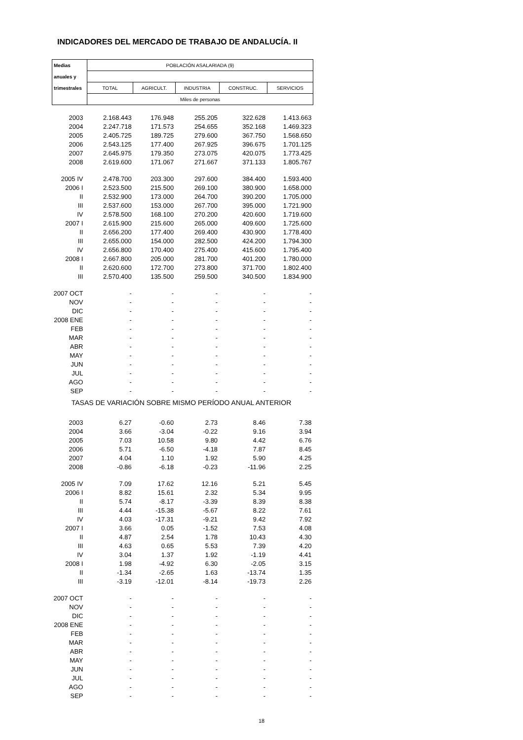INDICADORES DEL MERCADO DE TRABAJO DE ANDALUCÍA. II
| Medias | POBLACIÓN ASALARIADA (9) | | | | |
| --- | --- | --- | --- | --- | --- |
| anuales y | | | | | |
| trimestrales | TOTAL | AGRICULT. | INDUSTRIA | CONSTRUC. | SERVICIOS |
| | Miles de personas | | | | |
| 2003 | 2.168.443 | 176.948 | 255.205 | 322.628 | 1.413.663 |
| 2004 | 2.247.718 | 171.573 | 254.655 | 352.168 | 1.469.323 |
| 2005 | 2.405.725 | 189.725 | 279.600 | 367.750 | 1.568.650 |
| 2006 | 2.543.125 | 177.400 | 267.925 | 396.675 | 1.701.125 |
| 2007 | 2.645.975 | 179.350 | 273.075 | 420.075 | 1.773.425 |
| 2008 | 2.619.600 | 171.067 | 271.667 | 371.133 | 1.805.767 |
| 2005 IV | 2.478.700 | 203.300 | 297.600 | 384.400 | 1.593.400 |
| 2006 I | 2.523.500 | 215.500 | 269.100 | 380.900 | 1.658.000 |
| II | 2.532.900 | 173.000 | 264.700 | 390.200 | 1.705.000 |
| III | 2.537.600 | 153.000 | 267.700 | 395.000 | 1.721.900 |
| IV | 2.578.500 | 168.100 | 270.200 | 420.600 | 1.719.600 |
| 2007 I | 2.615.900 | 215.600 | 265.000 | 409.600 | 1.725.600 |
| II | 2.656.200 | 177.400 | 269.400 | 430.900 | 1.778.400 |
| III | 2.655.000 | 154.000 | 282.500 | 424.200 | 1.794.300 |
| IV | 2.656.800 | 170.400 | 275.400 | 415.600 | 1.795.400 |
| 2008 I | 2.667.800 | 205.000 | 281.700 | 401.200 | 1.780.000 |
| II | 2.620.600 | 172.700 | 273.800 | 371.700 | 1.802.400 |
| III | 2.570.400 | 135.500 | 259.500 | 340.500 | 1.834.900 |
| 2007 OCT | - | - | - | - | - |
| NOV | - | - | - | - | - |
| DIC | - | - | - | - | - |
| 2008 ENE | - | - | - | - | - |
| FEB | - | - | - | - | - |
| MAR | - | - | - | - | - |
| ABR | - | - | - | - | - |
| MAY | - | - | - | - | - |
| JUN | - | - | - | - | - |
| JUL | - | - | - | - | - |
| AGO | - | - | - | - | - |
| SEP | - | - | - | - | - |
| TASAS DE VARIACIÓN SOBRE MISMO PERÍODO ANUAL ANTERIOR | | | | | |
| 2003 | 6.27 | -0.60 | 2.73 | 8.46 | 7.38 |
| 2004 | 3.66 | -3.04 | -0.22 | 9.16 | 3.94 |
| 2005 | 7.03 | 10.58 | 9.80 | 4.42 | 6.76 |
| 2006 | 5.71 | -6.50 | -4.18 | 7.87 | 8.45 |
| 2007 | 4.04 | 1.10 | 1.92 | 5.90 | 4.25 |
| 2008 | -0.86 | -6.18 | -0.23 | -11.96 | 2.25 |
| 2005 IV | 7.09 | 17.62 | 12.16 | 5.21 | 5.45 |
| 2006 I | 8.82 | 15.61 | 2.32 | 5.34 | 9.95 |
| II | 5.74 | -8.17 | -3.39 | 8.39 | 8.38 |
| III | 4.44 | -15.38 | -5.67 | 8.22 | 7.61 |
| IV | 4.03 | -17.31 | -9.21 | 9.42 | 7.92 |
| 2007 I | 3.66 | 0.05 | -1.52 | 7.53 | 4.08 |
| II | 4.87 | 2.54 | 1.78 | 10.43 | 4.30 |
| III | 4.63 | 0.65 | 5.53 | 7.39 | 4.20 |
| IV | 3.04 | 1.37 | 1.92 | -1.19 | 4.41 |
| 2008 I | 1.98 | -4.92 | 6.30 | -2.05 | 3.15 |
| II | -1.34 | -2.65 | 1.63 | -13.74 | 1.35 |
| III | -3.19 | -12.01 | -8.14 | -19.73 | 2.26 |
| 2007 OCT | - | - | - | - | - |
| NOV | - | - | - | - | - |
| DIC | - | - | - | - | - |
| 2008 ENE | - | - | - | - | - |
| FEB | - | - | - | - | - |
| MAR | - | - | - | - | - |
| ABR | - | - | - | - | - |
| MAY | - | - | - | - | - |
| JUN | - | - | - | - | - |
| JUL | - | - | - | - | - |
| AGO | - | - | - | - | - |
| SEP | - | - | - | - | - |
18